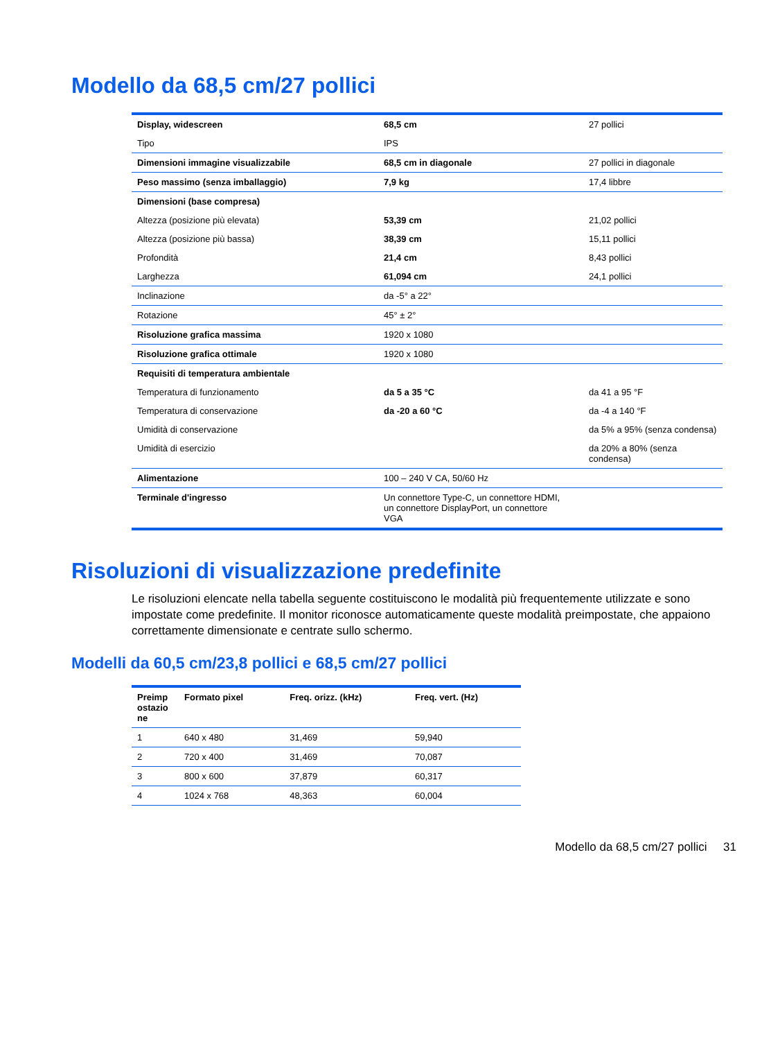Modello da 68,5 cm/27 pollici
| Display, widescreen | 68,5 cm | 27 pollici |
| Tipo | IPS | |
| Dimensioni immagine visualizzabile | 68,5 cm in diagonale | 27 pollici in diagonale |
| Peso massimo (senza imballaggio) | 7,9 kg | 17,4 libbre |
| Dimensioni (base compresa) | | |
| Altezza (posizione più elevata) | 53,39 cm | 21,02 pollici |
| Altezza (posizione più bassa) | 38,39 cm | 15,11 pollici |
| Profondità | 21,4 cm | 8,43 pollici |
| Larghezza | 61,094 cm | 24,1 pollici |
| Inclinazione | da -5° a 22° | |
| Rotazione | 45° ± 2° | |
| Risoluzione grafica massima | 1920 x 1080 | |
| Risoluzione grafica ottimale | 1920 x 1080 | |
| Requisiti di temperatura ambientale | | |
| Temperatura di funzionamento | da 5 a 35 °C | da 41 a 95 °F |
| Temperatura di conservazione | da -20 a 60 °C | da -4 a 140 °F |
| Umidità di conservazione | | da 5% a 95% (senza condensa) |
| Umidità di esercizio | | da 20% a 80% (senza condensa) |
| Alimentazione | 100 – 240 V CA, 50/60 Hz | |
| Terminale d'ingresso | Un connettore Type-C, un connettore HDMI, un connettore DisplayPort, un connettore VGA | |
Risoluzioni di visualizzazione predefinite
Le risoluzioni elencate nella tabella seguente costituiscono le modalità più frequentemente utilizzate e sono impostate come predefinite. Il monitor riconosce automaticamente queste modalità preimpostate, che appaiono correttamente dimensionate e centrate sullo schermo.
Modelli da 60,5 cm/23,8 pollici e 68,5 cm/27 pollici
| Preimp ostazio ne | Formato pixel | Freq. orizz. (kHz) | Freq. vert. (Hz) |
| --- | --- | --- | --- |
| 1 | 640 x 480 | 31,469 | 59,940 |
| 2 | 720 x 400 | 31,469 | 70,087 |
| 3 | 800 x 600 | 37,879 | 60,317 |
| 4 | 1024 x 768 | 48,363 | 60,004 |
Modello da 68,5 cm/27 pollici 31